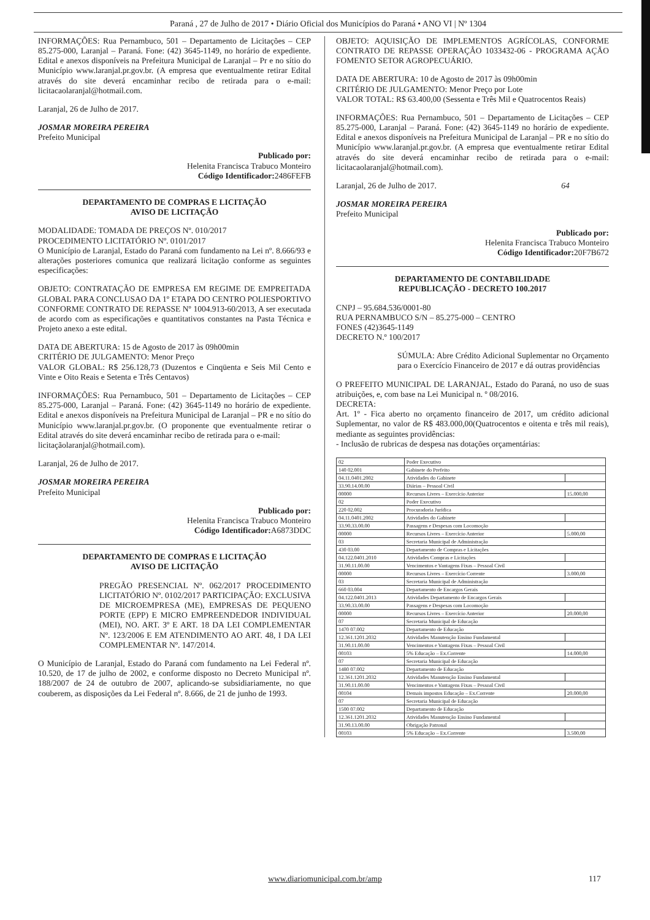Paraná , 27 de Julho de 2017 • Diário Oficial dos Municípios do Paraná • ANO VI | Nº 1304
INFORMAÇÕES: Rua Pernambuco, 501 – Departamento de Licitações – CEP 85.275-000, Laranjal – Paraná. Fone: (42) 3645-1149, no horário de expediente. Edital e anexos disponíveis na Prefeitura Municipal de Laranjal – Pr e no sítio do Município www.laranjal.pr.gov.br. (A empresa que eventualmente retirar Edital através do site deverá encaminhar recibo de retirada para o e-mail: licitacaolaranjal@hotmail.com.
Laranjal, 26 de Julho de 2017.
JOSMAR MOREIRA PEREIRA
Prefeito Municipal
Publicado por:
Helenita Francisca Trabuco Monteiro
Código Identificador: 2486FEFB
DEPARTAMENTO DE COMPRAS E LICITAÇÃO
AVISO DE LICITAÇÃO
MODALIDADE: TOMADA DE PREÇOS Nº. 010/2017
PROCEDIMENTO LICITATÓRIO Nº. 0101/2017
O Município de Laranjal, Estado do Paraná com fundamento na Lei nº. 8.666/93 e alterações posteriores comunica que realizará licitação conforme as seguintes especificações:
OBJETO: CONTRATAÇÃO DE EMPRESA EM REGIME DE EMPREITADA GLOBAL PARA CONCLUSAO DA 1º ETAPA DO CENTRO POLIESPORTIVO CONFORME CONTRATO DE REPASSE Nº 1004.913-60/2013, A ser executada de acordo com as especificações e quantitativos constantes na Pasta Técnica e Projeto anexo a este edital.
DATA DE ABERTURA: 15 de Agosto de 2017 às 09h00min
CRITÉRIO DE JULGAMENTO: Menor Preço
VALOR GLOBAL: R$ 256.128,73 (Duzentos e Cinqüenta e Seis Mil Cento e Vinte e Oito Reais e Setenta e Três Centavos)
INFORMAÇÕES: Rua Pernambuco, 501 – Departamento de Licitações – CEP 85.275-000, Laranjal – Paraná. Fone: (42) 3645-1149 no horário de expediente. Edital e anexos disponíveis na Prefeitura Municipal de Laranjal – PR e no sítio do Município www.laranjal.pr.gov.br. (O proponente que eventualmente retirar o Edital através do site deverá encaminhar recibo de retirada para o e-mail:
licitaçãolaranjal@hotmail.com).
Laranjal, 26 de Julho de 2017.
JOSMAR MOREIRA PEREIRA
Prefeito Municipal
Publicado por:
Helenita Francisca Trabuco Monteiro
Código Identificador: A6873DDC
DEPARTAMENTO DE COMPRAS E LICITAÇÃO
AVISO DE LICITAÇÃO
PREGÃO PRESENCIAL Nº. 062/2017 PROCEDIMENTO LICITATÓRIO Nº. 0102/2017 PARTICIPAÇÃO: EXCLUSIVA DE MICROEMPRESA (ME), EMPRESAS DE PEQUENO PORTE (EPP) E MICRO EMPREENDEDOR INDIVIDUAL (MEI), NO. ART. 3º E ART. 18 DA LEI COMPLEMENTAR Nº. 123/2006 E EM ATENDIMENTO AO ART. 48, I DA LEI COMPLEMENTAR Nº. 147/2014.
O Município de Laranjal, Estado do Paraná com fundamento na Lei Federal nº. 10.520, de 17 de julho de 2002, e conforme disposto no Decreto Municipal nº. 188/2007 de 24 de outubro de 2007, aplicando-se subsidiariamente, no que couberem, as disposições da Lei Federal nº. 8.666, de 21 de junho de 1993.
OBJETO: AQUISIÇÃO DE IMPLEMENTOS AGRÍCOLAS, CONFORME CONTRATO DE REPASSE OPERAÇÃO 1033432-06 - PROGRAMA AÇÃO FOMENTO SETOR AGROPECUÁRIO.
DATA DE ABERTURA: 10 de Agosto de 2017 às 09h00min
CRITÉRIO DE JULGAMENTO: Menor Preço por Lote
VALOR TOTAL: R$ 63.400,00 (Sessenta e Três Mil e Quatrocentos Reais)
INFORMAÇÕES: Rua Pernambuco, 501 – Departamento de Licitações – CEP 85.275-000, Laranjal – Paraná. Fone: (42) 3645-1149 no horário de expediente. Edital e anexos disponíveis na Prefeitura Municipal de Laranjal – PR e no sítio do Município www.laranjal.pr.gov.br. (A empresa que eventualmente retirar Edital através do site deverá encaminhar recibo de retirada para o e-mail: licitacaolaranjal@hotmail.com).
Laranjal, 26 de Julho de 2017. 64
JOSMAR MOREIRA PEREIRA
Prefeito Municipal
Publicado por:
Helenita Francisca Trabuco Monteiro
Código Identificador: 20F7B672
DEPARTAMENTO DE CONTABILIDADE
REPUBLICAÇÃO - DECRETO 100.2017
CNPJ – 95.684.536/0001-80
RUA PERNAMBUCO S/N – 85.275-000 – CENTRO
FONES (42)3645-1149
DECRETO N.º 100/2017
SÚMULA: Abre Crédito Adicional Suplementar no Orçamento para o Exercício Financeiro de 2017 e dá outras providências
O PREFEITO MUNICIPAL DE LARANJAL, Estado do Paraná, no uso de suas atribuições, e, com base na Lei Municipal n. º 08/2016.
DECRETA:
Art. 1º - Fica aberto no orçamento financeiro de 2017, um crédito adicional Suplementar, no valor de R$ 483.000,00(Quatrocentos e oitenta e três mil reais), mediante as seguintes providências:
- Inclusão de rubricas de despesa nas dotações orçamentárias:
| 02 | Poder Executivo | |
| 140 02.001 | Gabinete do Prefeito | |
| 04.11.0401.2002 | Atividades do Gabinete | |
| 33.90.14.00.00 | Diárias – Pessoal Civil | |
| 00000 | Recursos Livres – Exercício Anterior | 15.000,00 |
| 02 | Poder Executivo | |
| 220 02.002 | Procuradoria Jurídica | |
| 04.11.0401.2002 | Atividades do Gabinete | |
| 33.90.33.00.00 | Passagens e Despesas com Locomoção | |
| 00000 | Recursos Livres – Exercício Anterior | 5.000,00 |
| 03 | Secretaria Municipal de Administração | |
| 430 03.00 | Departamento de Compras e Licitações | |
| 04.122.0401.2010 | Atividades Compras e Licitações | |
| 31.90.11.00.00 | Vencimentos e Vantagens Fixas – Pessoal Civil | |
| 00000 | Recursos Livres – Exercício Corrente | 3.000,00 |
| 03 | Secretaria Municipal de Administração | |
| 660 03.004 | Departamento de Encargos Gerais | |
| 04.122.0401.2013 | Atividades Departamento de Encargos Gerais | |
| 33.90.33.00.00 | Passagens e Despesas com Locomoção | |
| 00000 | Recursos Livres – Exercício Anterior | 20.000,00 |
| 07 | Secretaria Municipal de Educação | |
| 1470 07.002 | Departamento de Educação | |
| 12.361.1201.2032 | Atividades Manutenção Ensino Fundamental | |
| 31.90.11.00.00 | Vencimentos e Vantagens Fixas – Pessoal Civil | |
| 00103 | 5% Educação – Ex.Corrente | 14.000,00 |
| 07 | Secretaria Municipal de Educação | |
| 1480 07.002 | Departamento de Educação | |
| 12.361.1201.2032 | Atividades Manutenção Ensino Fundamental | |
| 31.90.11.00.00 | Vencimentos e Vantagens Fixas – Pessoal Civil | |
| 00104 | Demais impostos Educação – Ex.Corrente | 20.000,00 |
| 07 | Secretaria Municipal de Educação | |
| 1500 07.002 | Departamento de Educação | |
| 12.361.1201.2032 | Atividades Manutenção Ensino Fundamental | |
| 31.90.13.00.00 | Obrigação Patronal | |
| 00103 | 5% Educação – Ex.Corrente | 3.500,00 |
www.diariomunicipal.com.br/amp 117